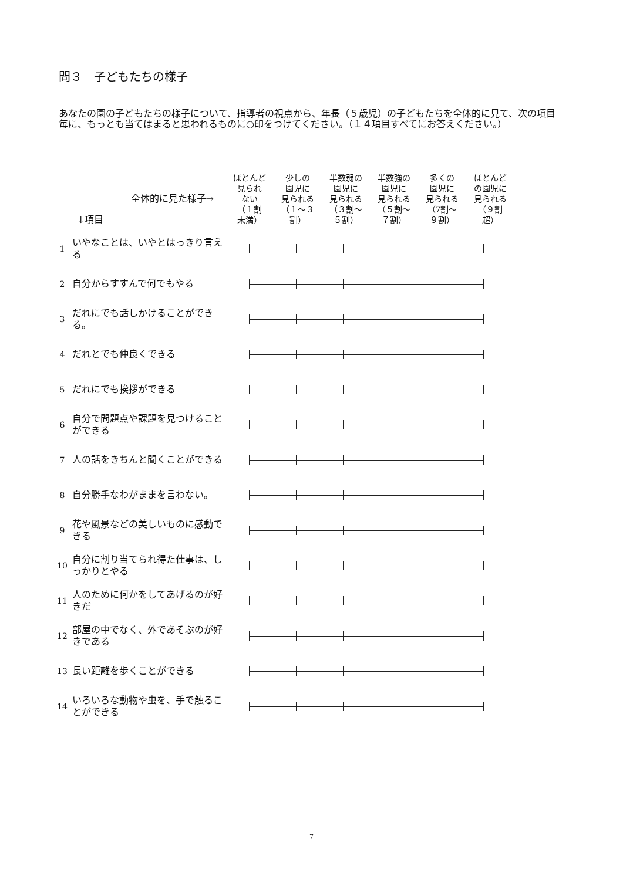問３　子どもたちの様子
あなたの園の子どもたちの様子について、指導者の視点から、年長（５歳児）の子どもたちを全体的に見て、次の項目毎に、もっとも当てはまると思われるものに○印をつけてください。（１４項目すべてにお答えください。）
| 全体的に見た様子→ ↓項目 | | ほとんど 見られ ない （１割 未満） | 少しの 園児に 見られる （１～３ 割） | 半数弱の 園児に 見られる （３割～ ５割） | 半数強の 園児に 見られる （５割～ ７割） | 多くの 園児に 見られる （7割～ ９割） | ほとんど の園児に 見られる （９割 超） |
| --- | --- | --- | --- | --- | --- | --- | --- |
| 1 | いやなことは、いやとはっきり言える | | | | | | |
| 2 | 自分からすすんで何でもやる | | | | | | |
| 3 | だれにでも話しかけることができる。 | | | | | | |
| 4 | だれとでも仲良くできる | | | | | | |
| 5 | だれにでも挨拶ができる | | | | | | |
| 6 | 自分で問題点や課題を見つけることができる | | | | | | |
| 7 | 人の話をきちんと聞くことができる | | | | | | |
| 8 | 自分勝手なわがままを言わない。 | | | | | | |
| 9 | 花や風景などの美しいものに感動できる | | | | | | |
| 10 | 自分に割り当てられ得た仕事は、しっかりとやる | | | | | | |
| 11 | 人のために何かをしてあげるのが好きだ | | | | | | |
| 12 | 部屋の中でなく、外であそぶのが好きである | | | | | | |
| 13 | 長い距離を歩くことができる | | | | | | |
| 14 | いろいろな動物や虫を、手で触ることができる | | | | | | |
7